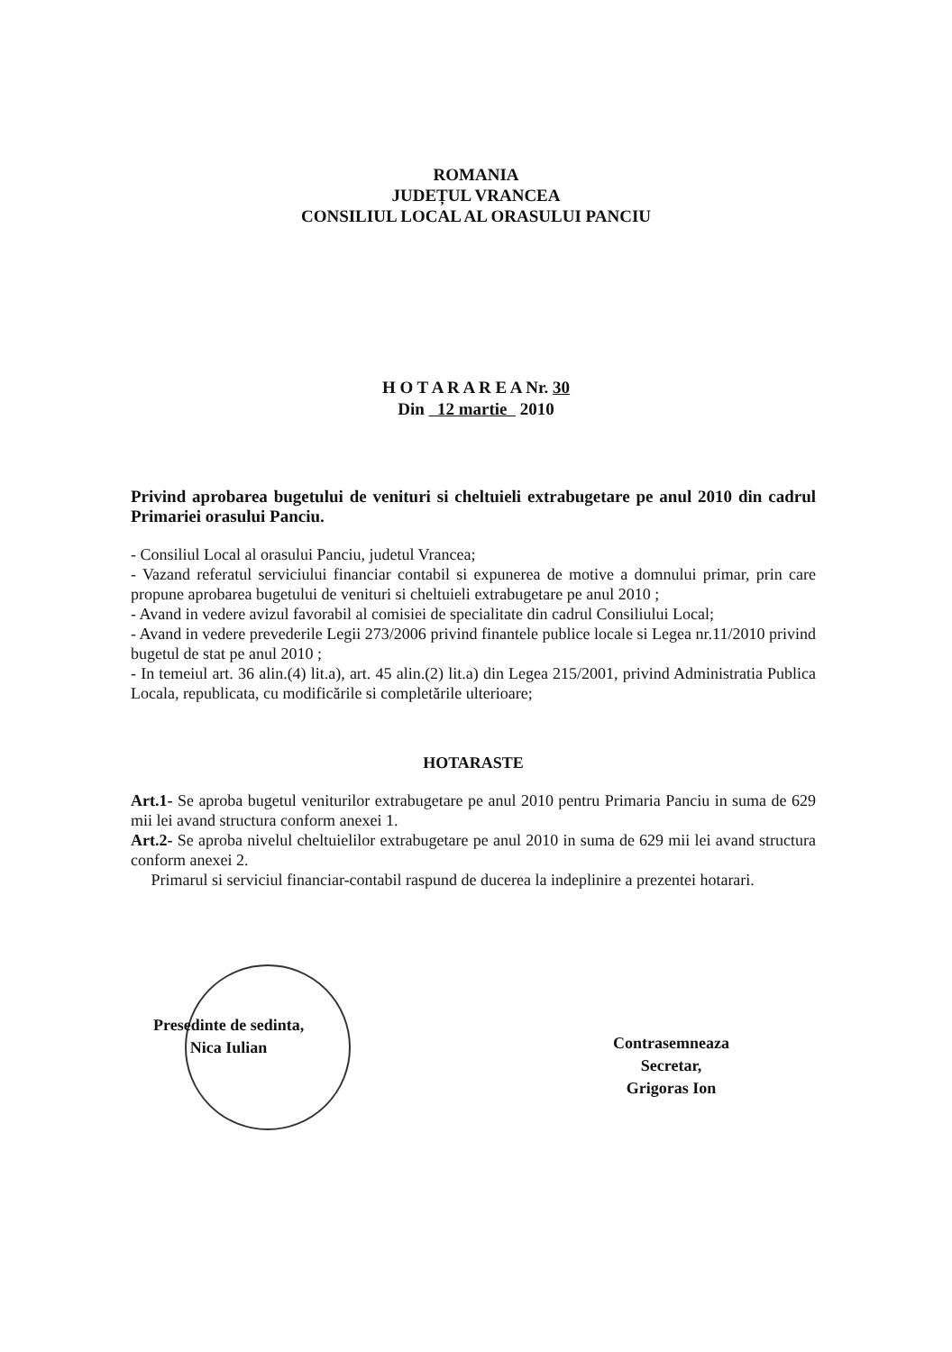ROMANIA
JUDEȚUL VRANCEA
CONSILIUL LOCAL AL ORASULUI PANCIU
H O T A R A R E A Nr. 30
Din 12 martie 2010
Privind aprobarea bugetului de venituri si cheltuieli extrabugetare pe anul 2010 din cadrul Primariei orasului Panciu.
- Consiliul Local al orasului Panciu, judetul Vrancea;
- Vazand referatul serviciului financiar contabil si expunerea de motive a domnului primar, prin care propune aprobarea bugetului de venituri si cheltuieli extrabugetare pe anul 2010 ;
- Avand in vedere avizul favorabil al comisiei de specialitate din cadrul Consiliului Local;
- Avand in vedere prevederile Legii 273/2006 privind finantele publice locale si Legea nr.11/2010 privind bugetul de stat pe anul 2010 ;
- In temeiul art. 36 alin.(4) lit.a), art. 45 alin.(2) lit.a) din Legea 215/2001, privind Administratia Publica Locala, republicata, cu modificările si completările ulterioare;
HOTARASTE
Art.1- Se aproba bugetul veniturilor extrabugetare pe anul 2010 pentru Primaria Panciu in suma de 629 mii lei avand structura conform anexei 1.
Art.2- Se aproba nivelul cheltuielilor extrabugetare pe anul 2010 in suma de 629 mii lei avand structura conform anexei 2.
Primarul si serviciul financiar-contabil raspund de ducerea la indeplinire a prezentei hotarari.
Presedinte de sedinta,
Nica Iulian
Contrasemneaza
Secretar,
Grigoras Ion